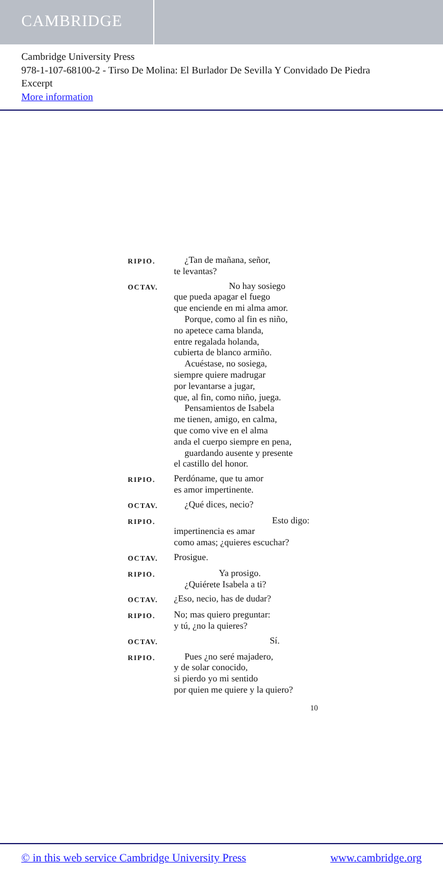CAMBRIDGE
Cambridge University Press
978-1-107-68100-2 - Tirso De Molina: El Burlador De Sevilla Y Convidado De Piedra
Excerpt
More information
RIPIO.
¿Tan de mañana, señor,
te levantas?
OCTAV.
No hay sosiego
que pueda apagar el fuego
que enciende en mi alma amor.
Porque, como al fin es niño,
no apetece cama blanda,
entre regalada holanda,
cubierta de blanco armiño.
Acuéstase, no sosiega,
siempre quiere madrugar
por levantarse a jugar,
que, al fin, como niño, juega.
Pensamientos de Isabela
me tienen, amigo, en calma,
que como vive en el alma
anda el cuerpo siempre en pena,
guardando ausente y presente
el castillo del honor.
RIPIO.
Perdóname, que tu amor
es amor impertinente.
OCTAV.
¿Qué dices, necio?
RIPIO.
Esto digo:
impertinencia es amar
como amas; ¿quieres escuchar?
OCTAV.
Prosigue.
RIPIO.
Ya prosigo.
¿Quiérete Isabela a ti?
OCTAV.
¿Eso, necio, has de dudar?
RIPIO.
No; mas quiero preguntar:
y tú, ¿no la quieres?
OCTAV.
Sí.
RIPIO.
Pues ¿no seré majadero,
y de solar conocido,
si pierdo yo mi sentido
por quien me quiere y la quiero?
10
© in this web service Cambridge University Press www.cambridge.org